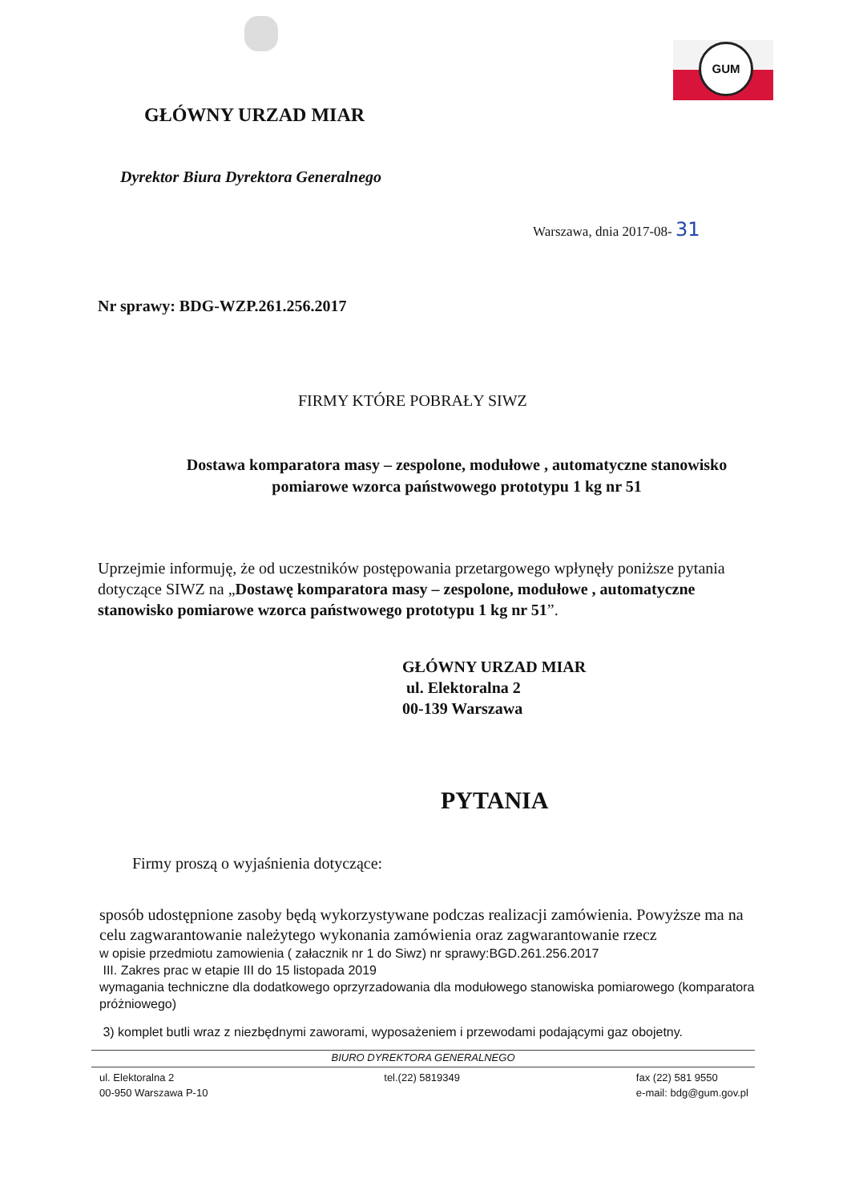GUM
GŁÓWNY URZAD MIAR
Dyrektor Biura Dyrektora Generalnego
Warszawa, dnia 2017-08- 31
Nr sprawy: BDG-WZP.261.256.2017
FIRMY KTÓRE POBRAŁY SIWZ
Dostawa komparatora masy – zespolone, modułowe , automatyczne stanowisko pomiarowe wzorca państwowego prototypu 1 kg nr 51
Uprzejmie informuję, że od uczestników postępowania przetargowego wpłynęły poniższe pytania dotyczące SIWZ na „Dostawę komparatora masy – zespolone, modułowe , automatyczne stanowisko pomiarowe wzorca państwowego prototypu 1 kg nr 51”.
GŁÓWNY URZAD MIAR
ul. Elektoralna 2
00-139 Warszawa
PYTANIA
Firmy proszą o wyjaśnienia dotyczące:
sposób udostępnione zasoby będą wykorzystywane podczas realizacji zamówienia. Powyższe ma na celu zagwarantowanie należytego wykonania zamówienia oraz zagwarantowanie rzecz
w opisie przedmiotu zamowienia ( załacznik nr 1 do Siwz) nr sprawy:BGD.261.256.2017
III. Zakres prac w etapie III do 15 listopada 2019
wymagania techniczne dla dodatkowego oprzyrzadowania dla modułowego stanowiska pomiarowego (komparatora próżniowego)
3) komplet butli wraz z niezbędnymi zaworami, wyposażeniem i przewodami podającymi gaz obojetny.
BIURO DYREKTORA GENERALNEGO
ul. Elektoralna 2
00-950 Warszawa P-10
tel.(22) 5819349 fax (22) 581 9550
e-mail: bdg@gum.gov.pl